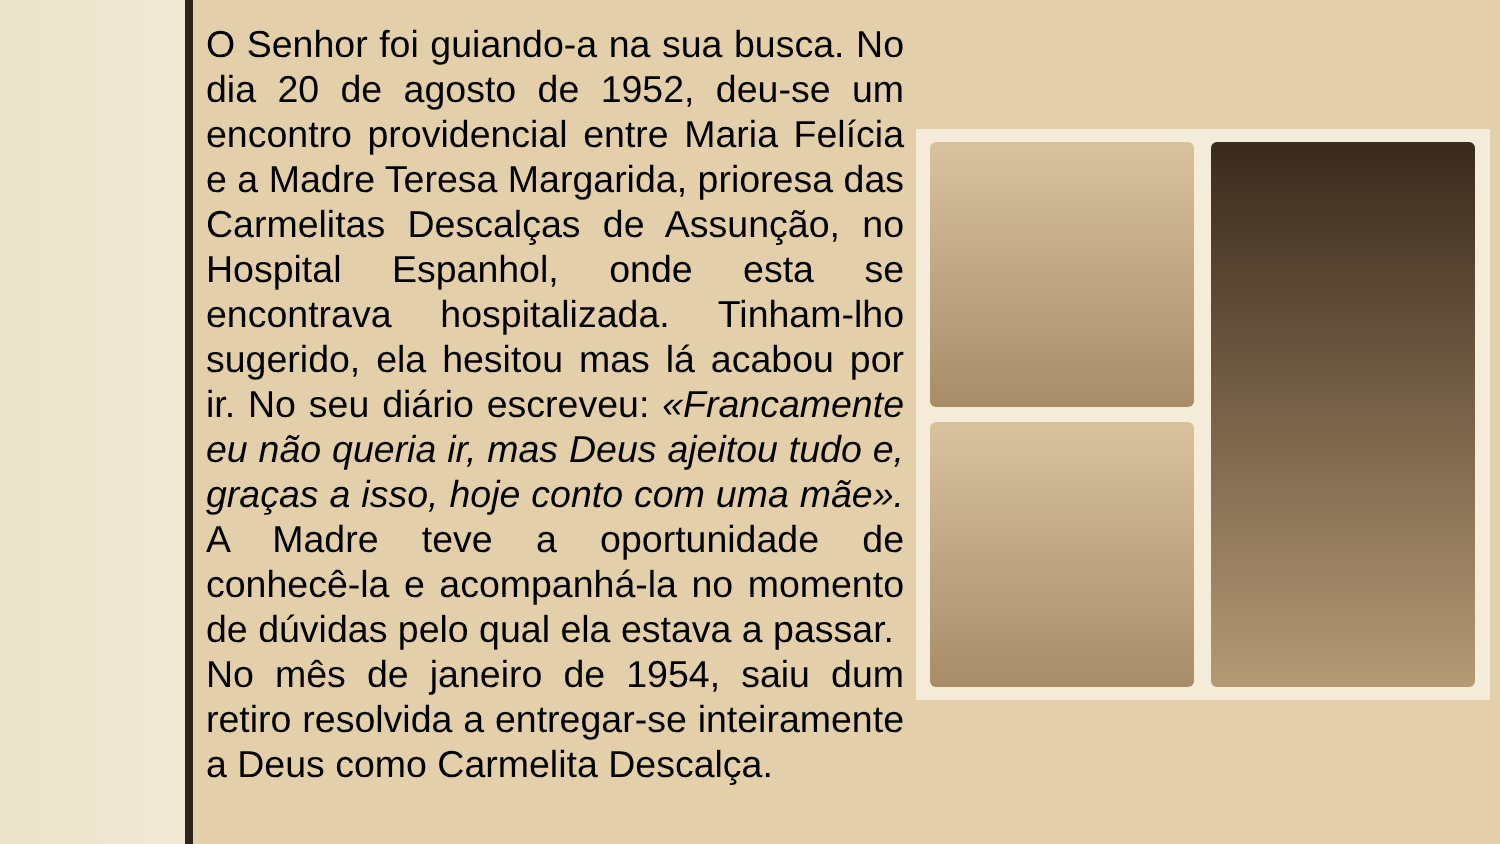O Senhor foi guiando-a na sua busca. No dia 20 de agosto de 1952, deu-se um encontro providencial entre Maria Felícia e a Madre Teresa Margarida, prioresa das Carmelitas Descalças de Assunção, no Hospital Espanhol, onde esta se encontrava hospitalizada. Tinham-lho sugerido, ela hesitou mas lá acabou por ir. No seu diário escreveu: «Francamente eu não queria ir, mas Deus ajeitou tudo e, graças a isso, hoje conto com uma mãe». A Madre teve a oportunidade de conhecê-la e acompanhá-la no momento de dúvidas pelo qual ela estava a passar.
No mês de janeiro de 1954, saiu dum retiro resolvida a entregar-se inteiramente a Deus como Carmelita Descalça.